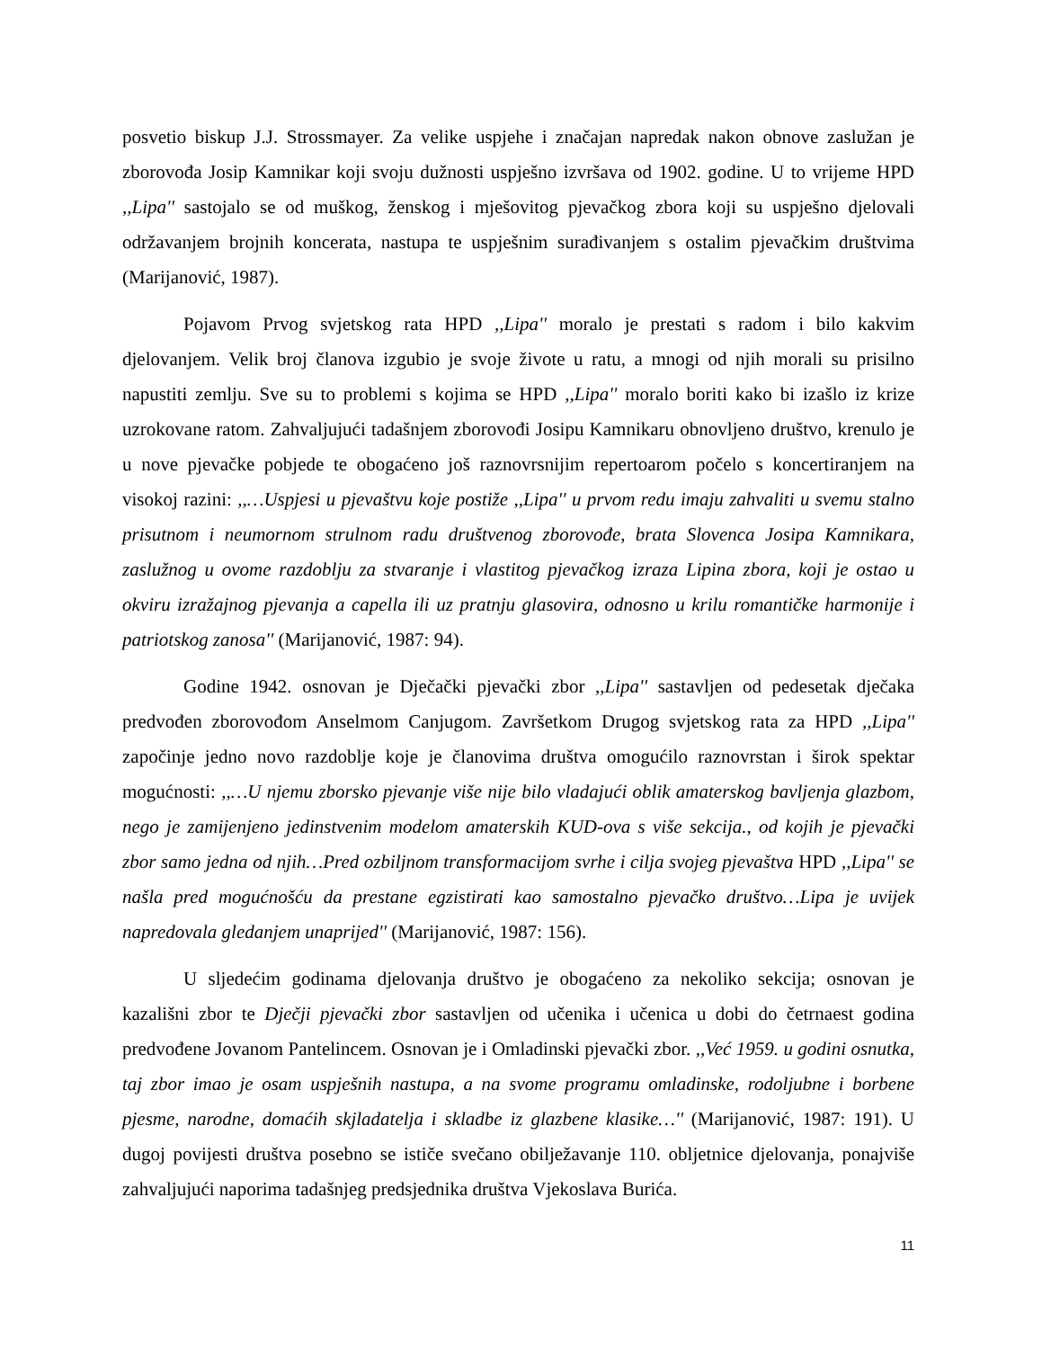posvetio biskup J.J. Strossmayer. Za velike uspjehe i značajan napredak nakon obnove zaslužan je zborovođa Josip Kamnikar koji svoju dužnosti uspješno izvršava od 1902. godine. U to vrijeme HPD ,,Lipa'' sastojalo se od muškog, ženskog i mješovitog pjevačkog zbora koji su uspješno djelovali održavanjem brojnih koncerata, nastupa te uspješnim surađivanjem s ostalim pjevačkim društvima (Marijanović, 1987).
Pojavom Prvog svjetskog rata HPD ,,Lipa'' moralo je prestati s radom i bilo kakvim djelovanjem. Velik broj članova izgubio je svoje živote u ratu, a mnogi od njih morali su prisilno napustiti zemlju. Sve su to problemi s kojima se HPD ,,Lipa'' moralo boriti kako bi izašlo iz krize uzrokovane ratom. Zahvaljujući tadašnjem zborovođi Josipu Kamnikaru obnovljeno društvo, krenulo je u nove pjevačke pobjede te obogaćeno još raznovrsnijim repertoarom počelo s koncertiranjem na visokoj razini: ,,…Uspjesi u pjevaštvu koje postiže ,,Lipa'' u prvom redu imaju zahvaliti u svemu stalno prisutnom i neumornom strulnom radu društvenog zborovođe, brata Slovenca Josipa Kamnikara, zaslužnog u ovome razdoblju za stvaranje i vlastitog pjevačkog izraza Lipina zbora, koji je ostao u okviru izražajnog pjevanja a capella ili uz pratnju glasovira, odnosno u krilu romantičke harmonije i patriotskog zanosa'' (Marijanović, 1987: 94).
Godine 1942. osnovan je Dječački pjevački zbor ,,Lipa'' sastavljen od pedesetak dječaka predvođen zborovođom Anselmom Canjugom. Završetkom Drugog svjetskog rata za HPD ,,Lipa'' započinje jedno novo razdoblje koje je članovima društva omogućilo raznovrstan i širok spektar mogućnosti: ,,…U njemu zborsko pjevanje više nije bilo vladajući oblik amaterskog bavljenja glazbom, nego je zamijenjeno jedinstvenim modelom amaterskih KUD-ova s više sekcija., od kojih je pjevački zbor samo jedna od njih…Pred ozbiljnom transformacijom svrhe i cilja svojeg pjevaštva HPD ,,Lipa'' se našla pred mogućnošću da prestane egzistirati kao samostalno pjevačko društvo…Lipa je uvijek napredovala gledanjem unaprijed'' (Marijanović, 1987: 156).
U sljedećim godinama djelovanja društvo je obogaćeno za nekoliko sekcija; osnovan je kazališni zbor te Dječji pjevački zbor sastavljen od učenika i učenica u dobi do četrnaest godina predvođene Jovanom Pantelincem. Osnovan je i Omladinski pjevački zbor. ,,Već 1959. u godini osnutka, taj zbor imao je osam uspješnih nastupa, a na svome programu omladinske, rodoljubne i borbene pjesme, narodne, domaćih skjladatelja i skladbe iz glazbene klasike…'' (Marijanović, 1987: 191). U dugoj povijesti društva posebno se ističe svečano obilježavanje 110. obljetnice djelovanja, ponajviše zahvaljujući naporima tadašnjeg predsjednika društva Vjekoslava Burića.
11